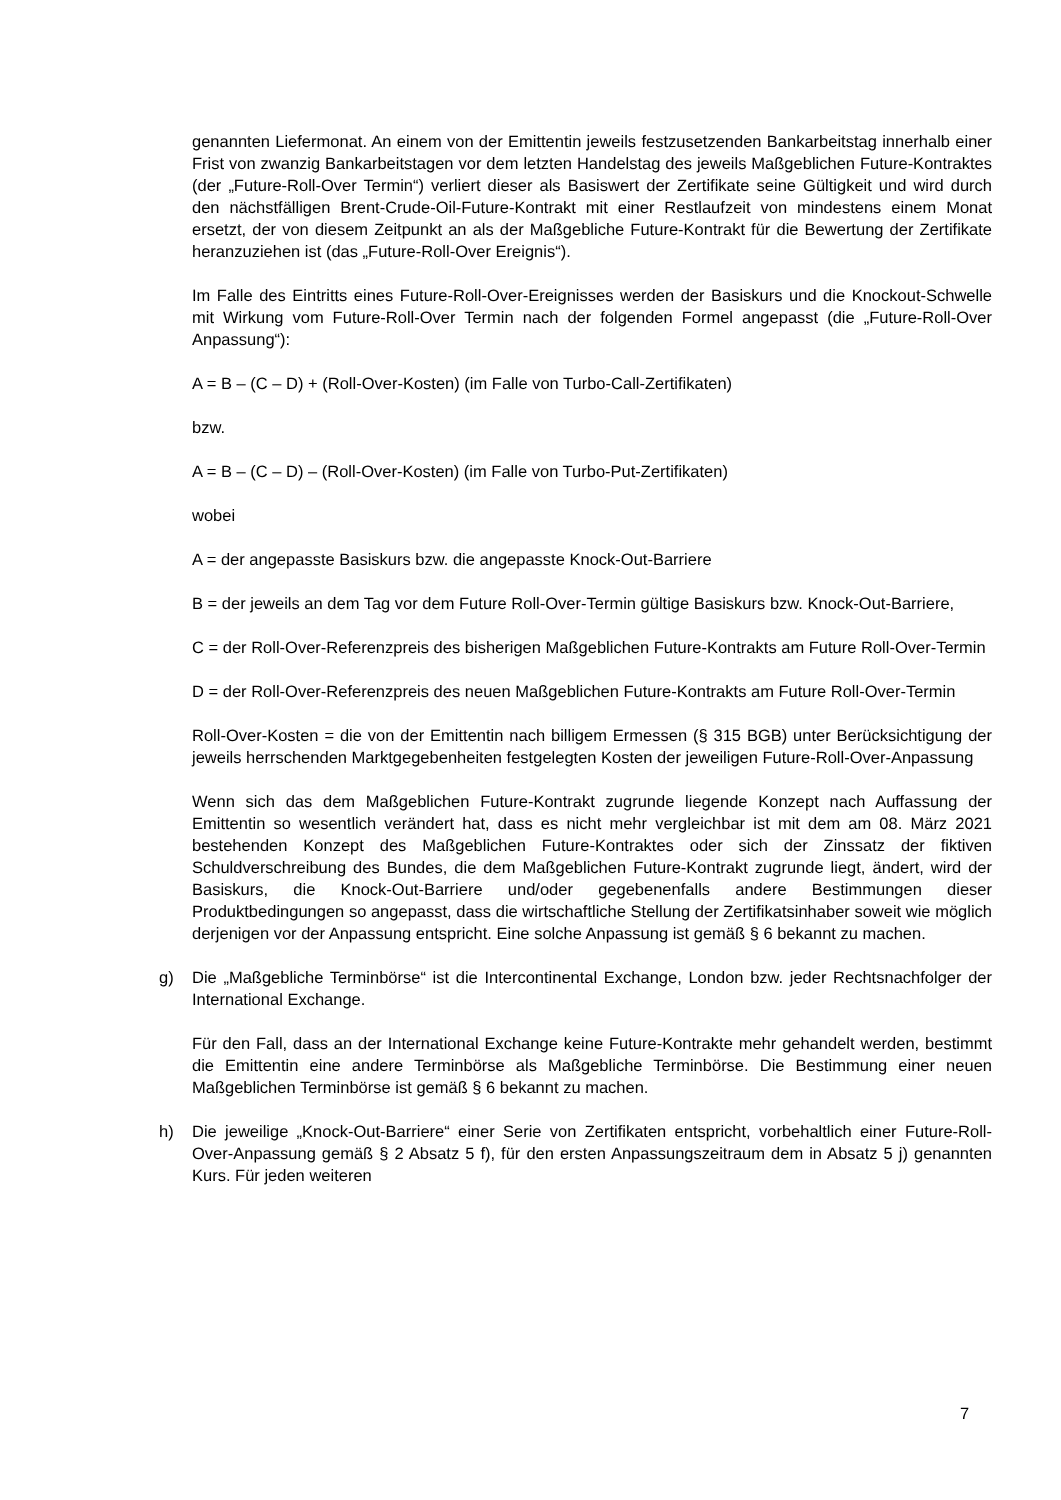genannten Liefermonat. An einem von der Emittentin jeweils festzusetzenden Bankarbeitstag innerhalb einer Frist von zwanzig Bankarbeitstagen vor dem letzten Handelstag des jeweils Maßgeblichen Future-Kontraktes (der „Future-Roll-Over Termin“) verliert dieser als Basiswert der Zertifikate seine Gültigkeit und wird durch den nächstfälligen Brent-Crude-Oil-Future-Kontrakt mit einer Restlaufzeit von mindestens einem Monat ersetzt, der von diesem Zeitpunkt an als der Maßgebliche Future-Kontrakt für die Bewertung der Zertifikate heranzuziehen ist (das „Future-Roll-Over Ereignis“).
Im Falle des Eintritts eines Future-Roll-Over-Ereignisses werden der Basiskurs und die Knockout-Schwelle mit Wirkung vom Future-Roll-Over Termin nach der folgenden Formel angepasst (die „Future-Roll-Over Anpassung“):
A = B – (C – D) + (Roll-Over-Kosten) (im Falle von Turbo-Call-Zertifikaten)
bzw.
A = B – (C – D) – (Roll-Over-Kosten) (im Falle von Turbo-Put-Zertifikaten)
wobei
A = der angepasste Basiskurs bzw. die angepasste Knock-Out-Barriere
B = der jeweils an dem Tag vor dem Future Roll-Over-Termin gültige Basiskurs bzw. Knock-Out-Barriere,
C = der Roll-Over-Referenzpreis des bisherigen Maßgeblichen Future-Kontrakts am Future Roll-Over-Termin
D = der Roll-Over-Referenzpreis des neuen Maßgeblichen Future-Kontrakts am Future Roll-Over-Termin
Roll-Over-Kosten = die von der Emittentin nach billigem Ermessen (§ 315 BGB) unter Berücksichtigung der jeweils herrschenden Marktgegebenheiten festgelegten Kosten der jeweiligen Future-Roll-Over-Anpassung
Wenn sich das dem Maßgeblichen Future-Kontrakt zugrunde liegende Konzept nach Auffassung der Emittentin so wesentlich verändert hat, dass es nicht mehr vergleichbar ist mit dem am 08. März 2021 bestehenden Konzept des Maßgeblichen Future-Kontraktes oder sich der Zinssatz der fiktiven Schuldverschreibung des Bundes, die dem Maßgeblichen Future-Kontrakt zugrunde liegt, ändert, wird der Basiskurs, die Knock-Out-Barriere und/oder gegebenenfalls andere Bestimmungen dieser Produktbedingungen so angepasst, dass die wirtschaftliche Stellung der Zertifikatsinhaber soweit wie möglich derjenigen vor der Anpassung entspricht. Eine solche Anpassung ist gemäß § 6 bekannt zu machen.
g) Die „Maßgebliche Terminbörse“ ist die Intercontinental Exchange, London bzw. jeder Rechtsnachfolger der International Exchange.
Für den Fall, dass an der International Exchange keine Future-Kontrakte mehr gehandelt werden, bestimmt die Emittentin eine andere Terminbörse als Maßgebliche Terminbörse. Die Bestimmung einer neuen Maßgeblichen Terminbörse ist gemäß § 6 bekannt zu machen.
h) Die jeweilige „Knock-Out-Barriere“ einer Serie von Zertifikaten entspricht, vorbehaltlich einer Future-Roll-Over-Anpassung gemäß § 2 Absatz 5 f), für den ersten Anpassungszeitraum dem in Absatz 5 j) genannten Kurs. Für jeden weiteren
7